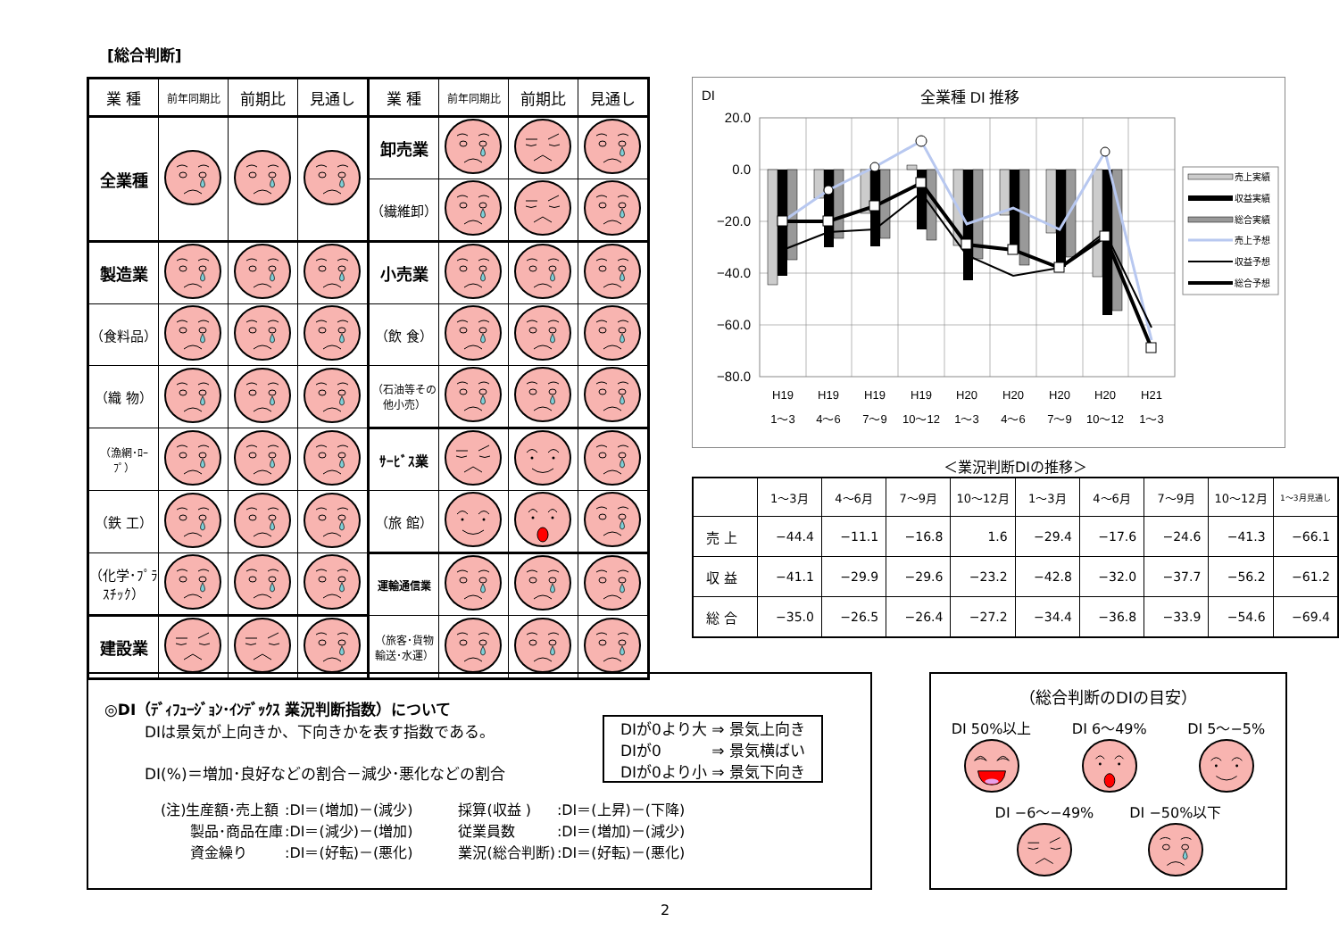[総合判断]
| 業 種 | 前年同期比 | 前期比 | 見通し | 業 種 | 前年同期比 | 前期比 | 見通し |
| --- | --- | --- | --- | --- | --- | --- | --- |
| 全業種 | | | | 卸売業 | | | |
| | | | | （繊維卸） | | | |
| 製造業 | | | | 小売業 | | | |
| （食料品） | | | | （飲 食） | | | |
| （織 物） | | | | （石油等その他小売） | | | |
| （漁網･ﾛｰﾌﾟ） | | | | ｻｰﾋﾞｽ業 | | | |
| （鉄 工） | | | | （旅 館） | | | |
| （化学･ﾌﾟﾗｽﾁｯｸ） | | | | 運輸通信業 | | | |
| 建設業 | | | | （旅客･貨物輸送･水運） | | | |
DI
全業種 DI 推移
20.0
0.0
−20.0
−40.0
−60.0
−80.0
H19
H19
H19
H19
H20
H20
H20
H20
H21
1〜3
4〜6
7〜9
10〜12
1〜3
4〜6
7〜9
10〜12
1〜3
売上実績
収益実績
総合実績
売上予想
収益予想
総合予想
＜業況判断DIの推移＞
| | 1〜3月 | 4〜6月 | 7〜9月 | 10〜12月 | 1〜3月 | 4〜6月 | 7〜9月 | 10〜12月 | 1〜3月見通し |
| 売 上 | −44.4 | −11.1 | −16.8 | 1.6 | −29.4 | −17.6 | −24.6 | −41.3 | −66.1 |
| 収 益 | −41.1 | −29.9 | −29.6 | −23.2 | −42.8 | −32.0 | −37.7 | −56.2 | −61.2 |
| 総 合 | −35.0 | −26.5 | −26.4 | −27.2 | −34.4 | −36.8 | −33.9 | −54.6 | −69.4 |
◎DI（ﾃﾞｨﾌｭｰｼﾞｮﾝ･ｲﾝﾃﾞｯｸｽ 業況判断指数）について
DIは景気が上向きか、下向きかを表す指数である。
DI(%)＝増加･良好などの割合－減少･悪化などの割合
DIが0より大 ⇒ 景気上向き
DIが0 　　　⇒ 景気横ばい
DIが0より小 ⇒ 景気下向き
| (注)生産額･売上額 | :DI＝(増加)－(減少) | 採算(収益 ) | :DI＝(上昇)－(下降) |
| 製品･商品在庫 | :DI＝(減少)－(増加) | 従業員数 | :DI＝(増加)－(減少) |
| 資金繰り | :DI＝(好転)－(悪化) | 業況(総合判断) | :DI＝(好転)－(悪化) |
（総合判断のDIの目安）
DI 50%以上
DI 6〜49%
DI 5〜−5%
DI −6〜−49%
DI −50%以下
2